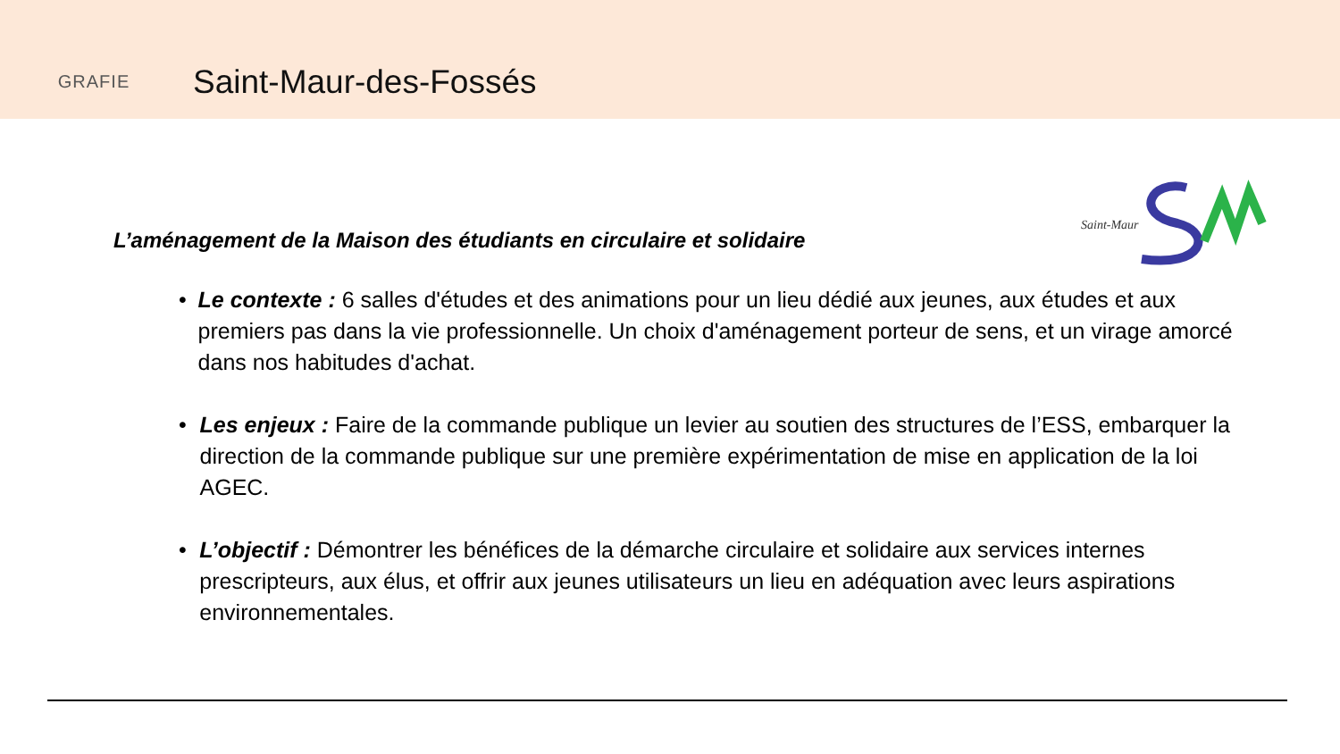GRAFIE
Saint-Maur-des-Fossés
Saint-Maur
L’aménagement de la Maison des étudiants en circulaire et solidaire
• Le contexte : 6 salles d'études et des animations pour un lieu dédié aux jeunes, aux études et aux premiers pas dans la vie professionnelle. Un choix d'aménagement porteur de sens, et un virage amorcé dans nos habitudes d'achat.
• Les enjeux : Faire de la commande publique un levier au soutien des structures de l’ESS, embarquer la direction de la commande publique sur une première expérimentation de mise en application de la loi AGEC.
• L’objectif : Démontrer les bénéfices de la démarche circulaire et solidaire aux services internes prescripteurs, aux élus, et offrir aux jeunes utilisateurs un lieu en adéquation avec leurs aspirations environnementales.